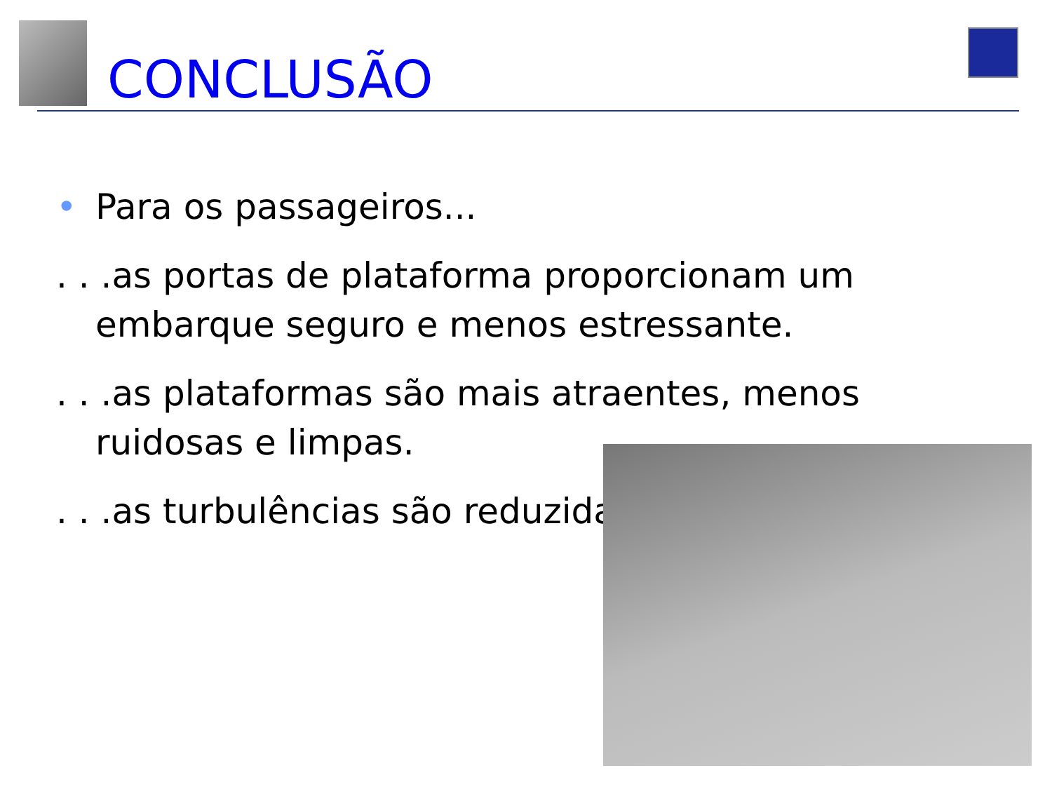CONCLUSÃO
• Para os passageiros...
. . .as portas de plataforma proporcionam um embarque seguro e menos estressante.
. . .as plataformas são mais atraentes, menos ruidosas e limpas.
. . .as turbulências são reduzidas.